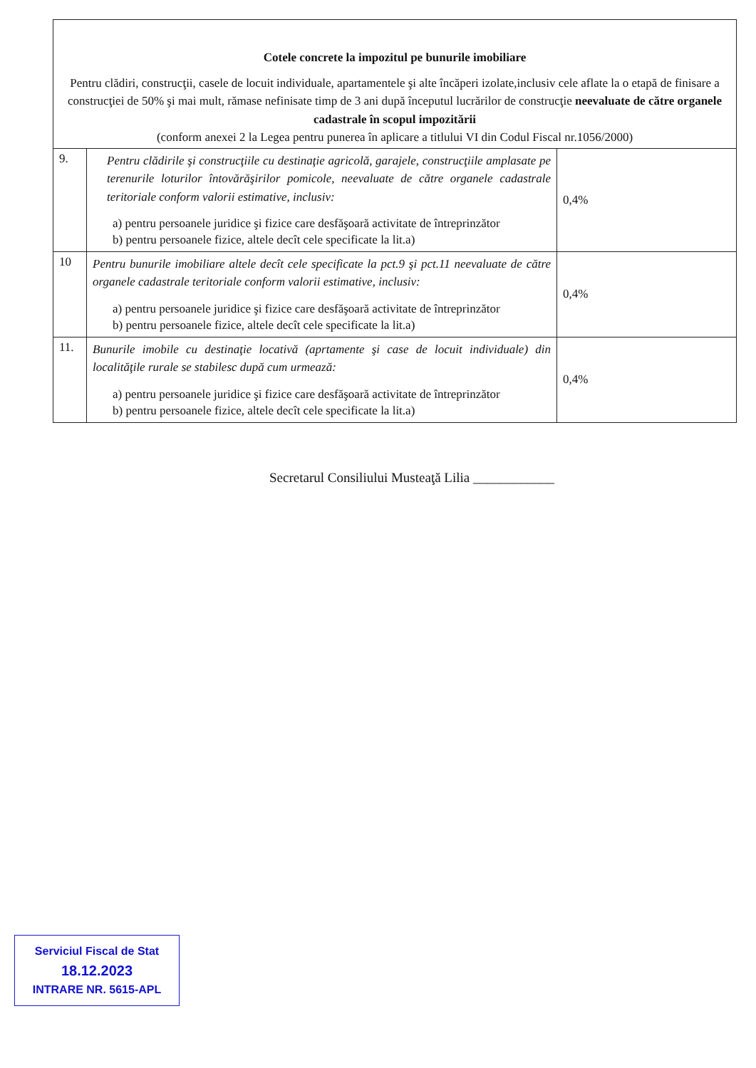| Cotele concrete la impozitul pe bunurile imobiliare Pentru clădiri, construcţii, casele de locuit individuale, apartamentele şi alte încăperi izolate,inclusiv cele aflate la o etapă de finisare a construcţiei de 50% şi mai mult, rămase nefinisate timp de 3 ani după începutul lucrărilor de construcţie neevaluate de către organele cadastrale în scopul impozitării (conform anexei 2 la Legea pentru punerea în aplicare a titlului VI din Codul Fiscal nr.1056/2000) | | |
| 9. | Pentru clădirile şi construcţiile cu destinaţie agricolă, garajele, construcţiile amplasate pe terenurile loturilor întovărăşirilor pomicole, neevaluate de către organele cadastrale teritoriale conform valorii estimative, inclusiv: a) pentru persoanele juridice şi fizice care desfăşoară activitate de întreprinzător b) pentru persoanele fizice, altele decît cele specificate la lit.a) | 0,4% |
| 10 | Pentru bunurile imobiliare altele decît cele specificate la pct.9 şi pct.11 neevaluate de către organele cadastrale teritoriale conform valorii estimative, inclusiv: a) pentru persoanele juridice şi fizice care desfăşoară activitate de întreprinzător b) pentru persoanele fizice, altele decît cele specificate la lit.a) | 0,4% |
| 11. | Bunurile imobile cu destinaţie locativă (aprtamente şi case de locuit individuale) din localităţile rurale se stabilesc după cum urmează: a) pentru persoanele juridice şi fizice care desfăşoară activitate de întreprinzător b) pentru persoanele fizice, altele decît cele specificate la lit.a) | 0,4% |
Secretarul Consiliului Musteaţă Lilia ____________
Serviciul Fiscal de Stat
18.12.2023
INTRARE NR. 5615-APL